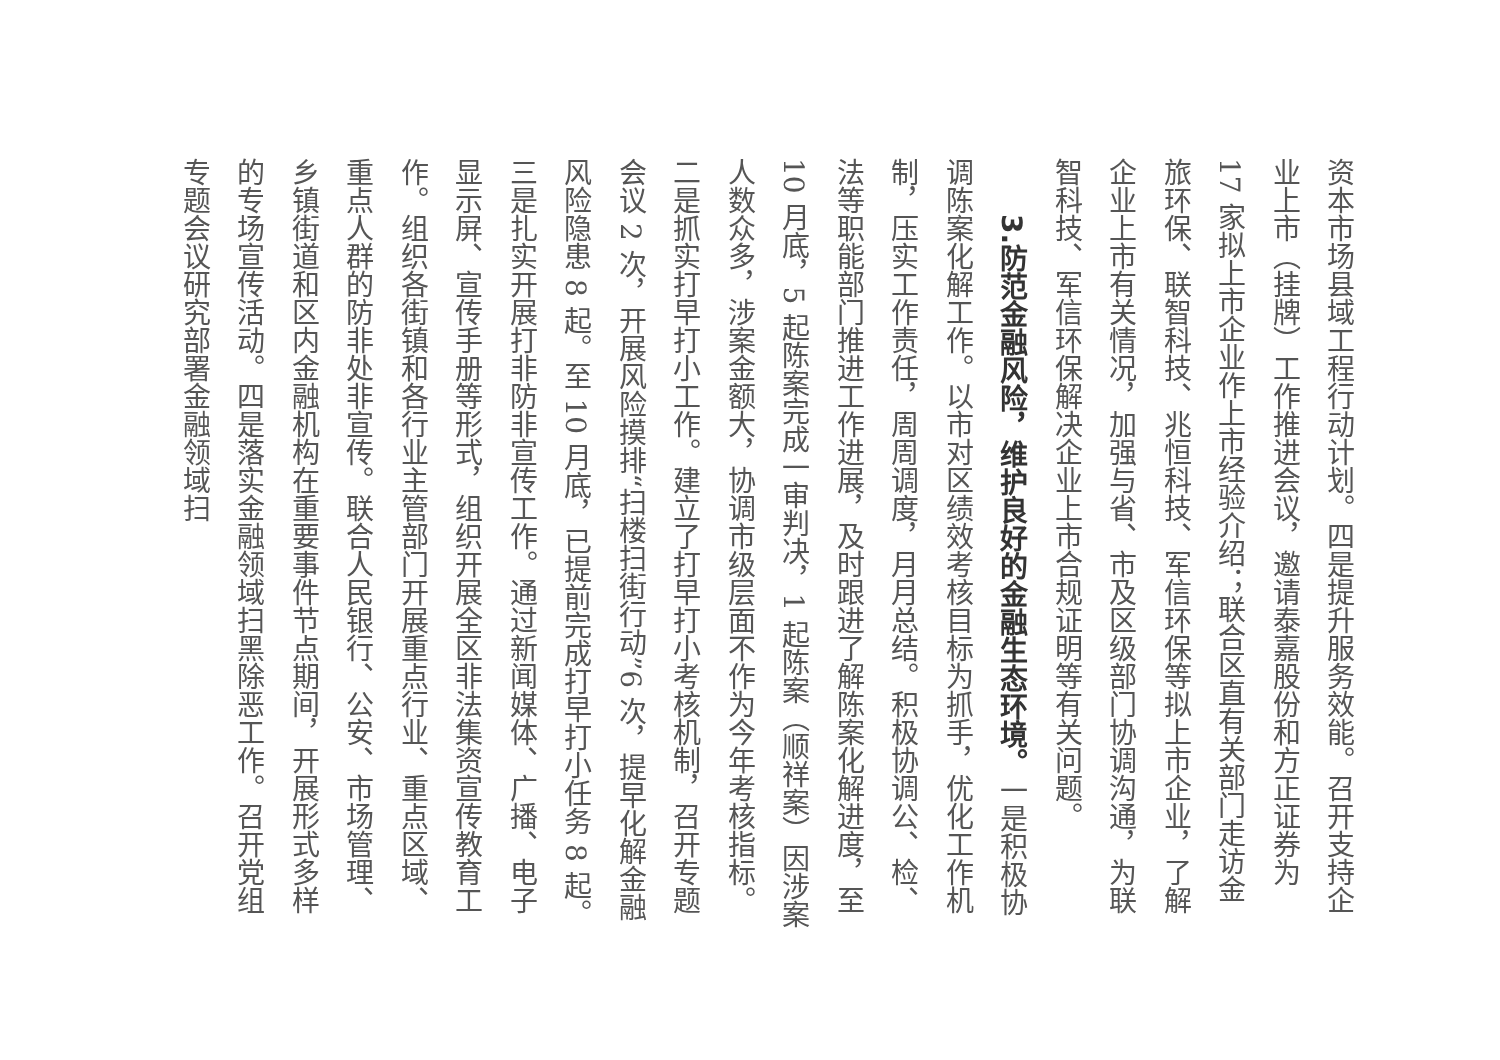资本市场县域工程行动计划。四是提升服务效能。召开支持企业上市（挂牌）工作推进会议，邀请泰嘉股份和方正证券为 17 家拟上市企业作上市经验介绍；联合区直有关部门走访金旅环保、联智科技、兆恒科技、军信环保等拟上市企业，了解企业上市有关情况，加强与省、市及区级部门协调沟通，为联智科技、军信环保解决企业上市合规证明等有关问题。
　　3.防范金融风险，维护良好的金融生态环境。一是积极协调陈案化解工作。以市对区绩效考核目标为抓手，优化工作机制，压实工作责任，周周调度，月月总结。积极协调公、检、法等职能部门推进工作进展，及时跟进了解陈案化解进度，至 10 月底，5 起陈案完成一审判决，1 起陈案（顺祥案）因涉案人数众多，涉案金额大，协调市级层面不作为今年考核指标。二是抓实打早打小工作。建立了打早打小考核机制，召开专题会议 2 次，开展风险摸排“扫楼扫街行动”6 次，提早化解金融风险隐患 8 起。至 10 月底，已提前完成打早打小任务 8 起。三是扎实开展打非防非宣传工作。通过新闻媒体、广播、电子显示屏、宣传手册等形式，组织开展全区非法集资宣传教育工作。组织各街镇和各行业主管部门开展重点行业、重点区域、重点人群的防非处非宣传。联合人民银行、公安、市场管理、乡镇街道和区内金融机构在重要事件节点期间，开展形式多样的专场宣传活动。四是落实金融领域扫黑除恶工作。召开党组专题会议研究部署金融领域扫